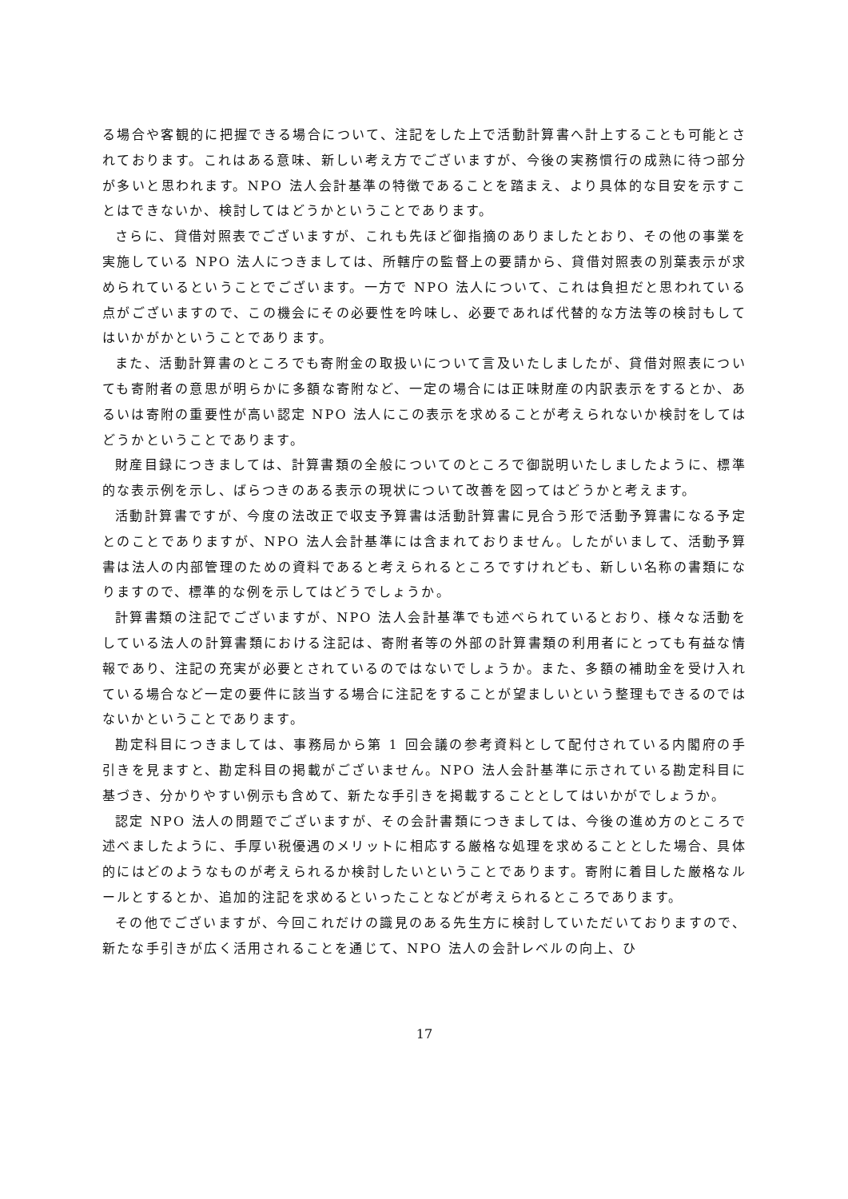る場合や客観的に把握できる場合について、注記をした上で活動計算書へ計上することも可能とされております。これはある意味、新しい考え方でございますが、今後の実務慣行の成熟に待つ部分が多いと思われます。NPO 法人会計基準の特徴であることを踏まえ、より具体的な目安を示すことはできないか、検討してはどうかということであります。
さらに、貸借対照表でございますが、これも先ほど御指摘のありましたとおり、その他の事業を実施している NPO 法人につきましては、所轄庁の監督上の要請から、貸借対照表の別葉表示が求められているということでございます。一方で NPO 法人について、これは負担だと思われている点がございますので、この機会にその必要性を吟味し、必要であれば代替的な方法等の検討もしてはいかがかということであります。
また、活動計算書のところでも寄附金の取扱いについて言及いたしましたが、貸借対照表についても寄附者の意思が明らかに多額な寄附など、一定の場合には正味財産の内訳表示をするとか、あるいは寄附の重要性が高い認定 NPO 法人にこの表示を求めることが考えられないか検討をしてはどうかということであります。
財産目録につきましては、計算書類の全般についてのところで御説明いたしましたように、標準的な表示例を示し、ばらつきのある表示の現状について改善を図ってはどうかと考えます。
活動計算書ですが、今度の法改正で収支予算書は活動計算書に見合う形で活動予算書になる予定とのことでありますが、NPO 法人会計基準には含まれておりません。したがいまして、活動予算書は法人の内部管理のための資料であると考えられるところですけれども、新しい名称の書類になりますので、標準的な例を示してはどうでしょうか。
計算書類の注記でございますが、NPO 法人会計基準でも述べられているとおり、様々な活動をしている法人の計算書類における注記は、寄附者等の外部の計算書類の利用者にとっても有益な情報であり、注記の充実が必要とされているのではないでしょうか。また、多額の補助金を受け入れている場合など一定の要件に該当する場合に注記をすることが望ましいという整理もできるのではないかということであります。
勘定科目につきましては、事務局から第 1 回会議の参考資料として配付されている内閣府の手引きを見ますと、勘定科目の掲載がございません。NPO 法人会計基準に示されている勘定科目に基づき、分かりやすい例示も含めて、新たな手引きを掲載することとしてはいかがでしょうか。
認定 NPO 法人の問題でございますが、その会計書類につきましては、今後の進め方のところで述べましたように、手厚い税優遇のメリットに相応する厳格な処理を求めることとした場合、具体的にはどのようなものが考えられるか検討したいということであります。寄附に着目した厳格なルールとするとか、追加的注記を求めるといったことなどが考えられるところであります。
その他でございますが、今回これだけの識見のある先生方に検討していただいておりますので、新たな手引きが広く活用されることを通じて、NPO 法人の会計レベルの向上、ひ
17